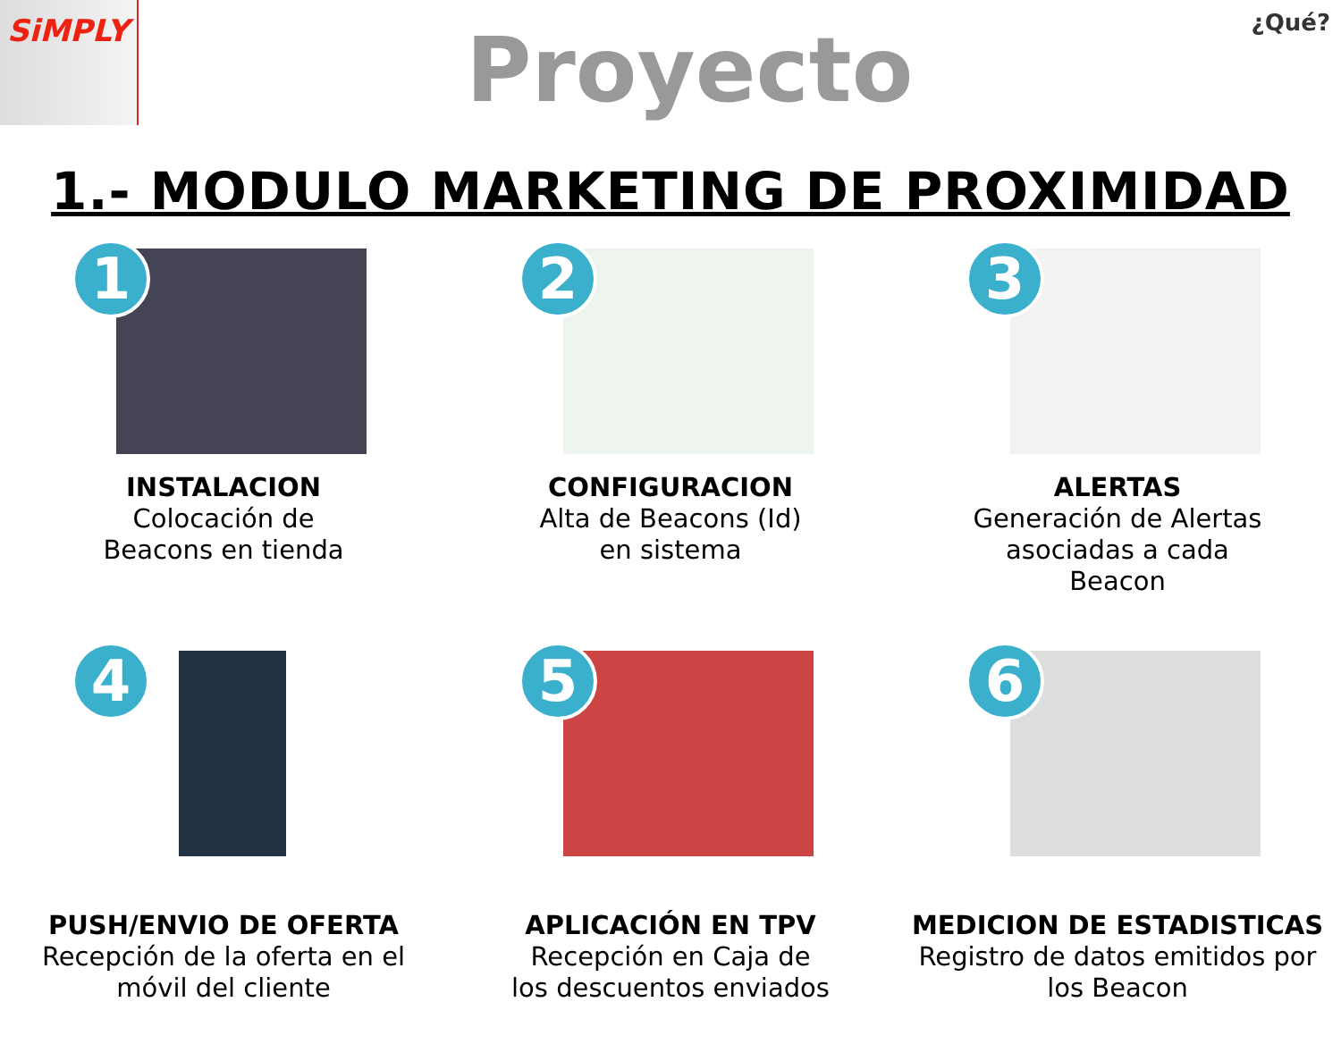SiMPLY
Proyecto
¿Qué?
1.- MODULO MARKETING DE PROXIMIDAD
1
INSTALACION
Colocación de
Beacons en tienda
2
CONFIGURACION
Alta de Beacons (Id)
en sistema
3
ALERTAS
Generación de Alertas
asociadas a cada
Beacon
4
PUSH/ENVIO DE OFERTA
Recepción de la oferta en el
móvil del cliente
5
APLICACIÓN EN TPV
Recepción en Caja de
los descuentos enviados
6
MEDICION DE ESTADISTICAS
Registro de datos emitidos por
los Beacon